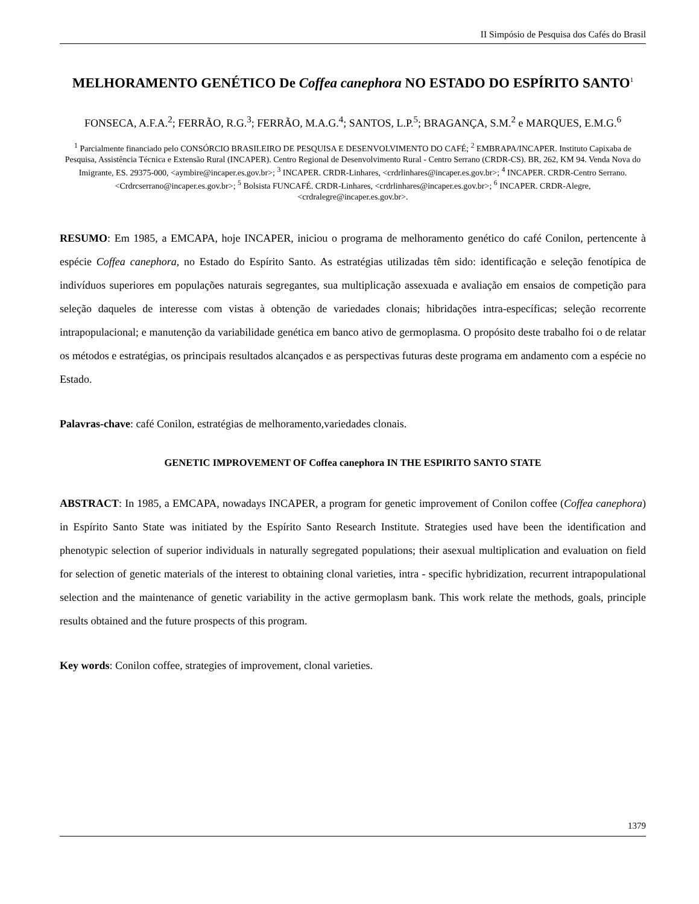II Simpósio de Pesquisa dos Cafés do Brasil
MELHORAMENTO GENÉTICO De Coffea canephora NO ESTADO DO ESPÍRITO SANTO<sup>1</sup>
FONSECA, A.F.A.<sup>2</sup>; FERRÃO, R.G.<sup>3</sup>; FERRÃO, M.A.G.<sup>4</sup>; SANTOS, L.P.<sup>5</sup>; BRAGANÇA, S.M.<sup>2</sup> e MARQUES, E.M.G.<sup>6</sup>
<sup>1</sup> Parcialmente financiado pelo CONSÓRCIO BRASILEIRO DE PESQUISA E DESENVOLVIMENTO DO CAFÉ; <sup>2</sup> EMBRAPA/INCAPER. Instituto Capixaba de Pesquisa, Assistência Técnica e Extensão Rural (INCAPER). Centro Regional de Desenvolvimento Rural - Centro Serrano (CRDR-CS). BR, 262, KM 94. Venda Nova do Imigrante, ES. 29375-000, <aymbire@incaper.es.gov.br>; <sup>3</sup> INCAPER. CRDR-Linhares, <crdrlinhares@incaper.es.gov.br>; <sup>4</sup> INCAPER. CRDR-Centro Serrano. <Crdrcserrano@incaper.es.gov.br>; <sup>5</sup> Bolsista FUNCAFÉ. CRDR-Linhares, <crdrlinhares@incaper.es.gov.br>; <sup>6</sup> INCAPER. CRDR-Alegre, <crdralegre@incaper.es.gov.br>.
RESUMO: Em 1985, a EMCAPA, hoje INCAPER, iniciou o programa de melhoramento genético do café Conilon, pertencente à espécie Coffea canephora, no Estado do Espírito Santo. As estratégias utilizadas têm sido: identificação e seleção fenotípica de indivíduos superiores em populações naturais segregantes, sua multiplicação assexuada e avaliação em ensaios de competição para seleção daqueles de interesse com vistas à obtenção de variedades clonais; hibridações intra-específicas; seleção recorrente intrapopulacional; e manutenção da variabilidade genética em banco ativo de germoplasma. O propósito deste trabalho foi o de relatar os métodos e estratégias, os principais resultados alcançados e as perspectivas futuras deste programa em andamento com a espécie no Estado.
Palavras-chave: café Conilon, estratégias de melhoramento,variedades clonais.
GENETIC IMPROVEMENT OF Coffea canephora IN THE ESPIRITO SANTO STATE
ABSTRACT: In 1985, a EMCAPA, nowadays INCAPER, a program for genetic improvement of Conilon coffee (Coffea canephora) in Espírito Santo State was initiated by the Espírito Santo Research Institute. Strategies used have been the identification and phenotypic selection of superior individuals in naturally segregated populations; their asexual multiplication and evaluation on field for selection of genetic materials of the interest to obtaining clonal varieties, intra - specific hybridization, recurrent intrapopulational selection and the maintenance of genetic variability in the active germoplasm bank. This work relate the methods, goals, principle results obtained and the future prospects of this program.
Key words: Conilon coffee, strategies of improvement, clonal varieties.
1379